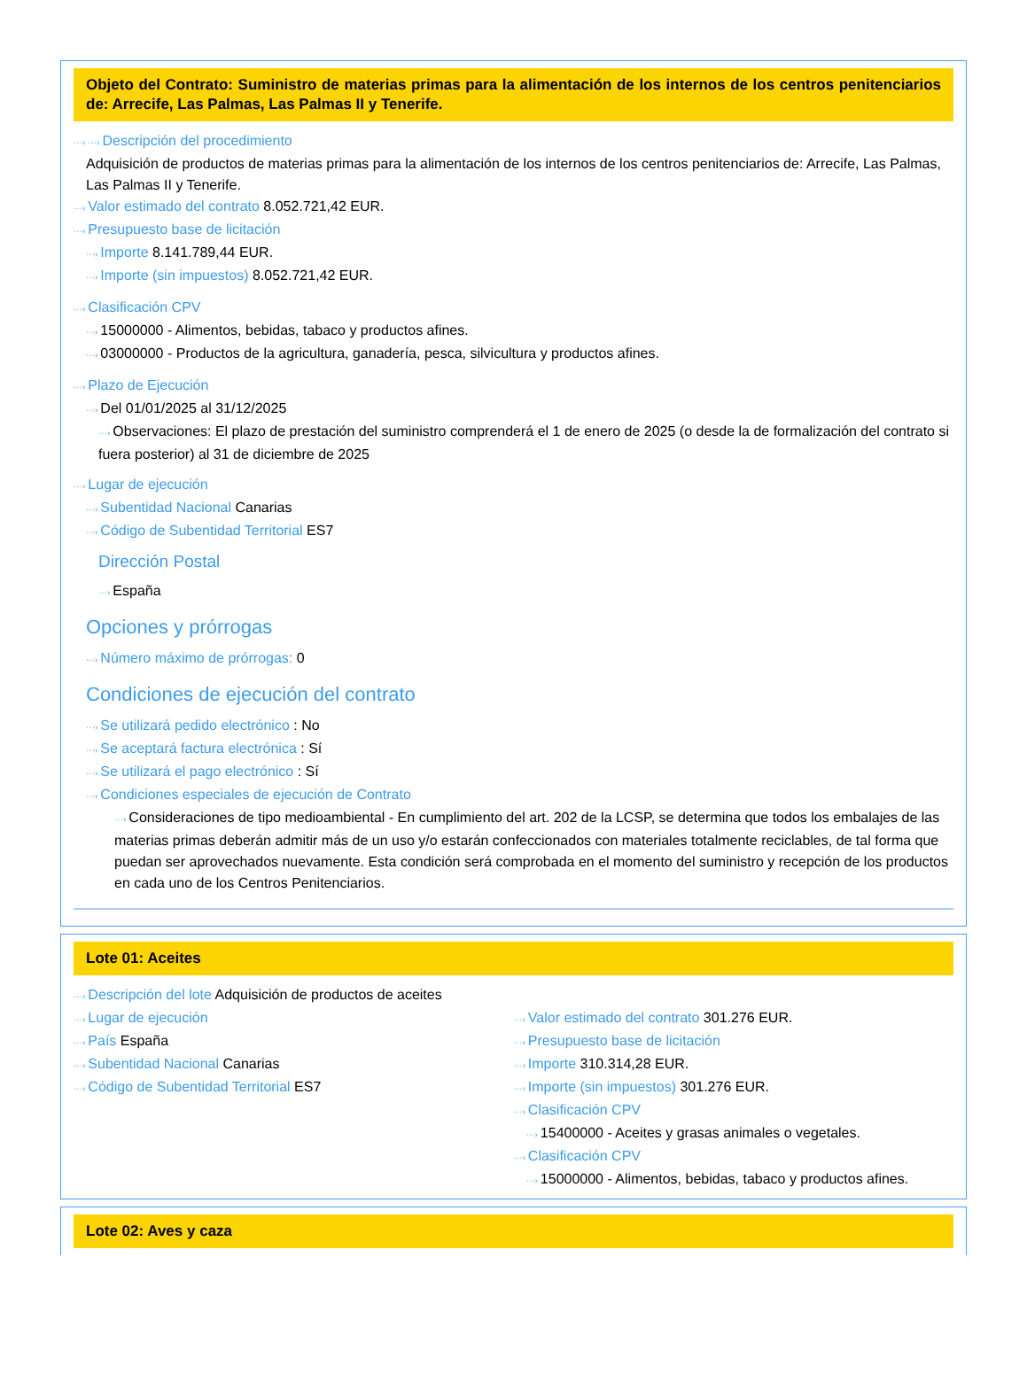Objeto del Contrato: Suministro de materias primas para la alimentación de los internos de los centros penitenciarios de: Arrecife, Las Palmas, Las Palmas II y Tenerife.
···› ···› Descripción del procedimiento
Adquisición de productos de materias primas para la alimentación de los internos de los centros penitenciarios de: Arrecife, Las Palmas, Las Palmas II y Tenerife.
···› Valor estimado del contrato 8.052.721,42 EUR.
···› Presupuesto base de licitación
···› Importe 8.141.789,44 EUR.
···› Importe (sin impuestos) 8.052.721,42 EUR.
···› Clasificación CPV
···› 15000000 - Alimentos, bebidas, tabaco y productos afines.
···› 03000000 - Productos de la agricultura, ganadería, pesca, silvicultura y productos afines.
···› Plazo de Ejecución
···› Del 01/01/2025 al 31/12/2025
···› Observaciones: El plazo de prestación del suministro comprenderá el 1 de enero de 2025 (o desde la de formalización del contrato si fuera posterior) al 31 de diciembre de 2025
···› Lugar de ejecución
···› Subentidad Nacional Canarias
···› Código de Subentidad Territorial ES7
Dirección Postal
···› España
Opciones y prórrogas
···› Número máximo de prórrogas: 0
Condiciones de ejecución del contrato
···› Se utilizará pedido electrónico : No
···› Se aceptará factura electrónica : Sí
···› Se utilizará el pago electrónico : Sí
···› Condiciones especiales de ejecución de Contrato
···› Consideraciones de tipo medioambiental - En cumplimiento del art. 202 de la LCSP, se determina que todos los embalajes de las materias primas deberán admitir más de un uso y/o estarán confeccionados con materiales totalmente reciclables, de tal forma que puedan ser aprovechados nuevamente. Esta condición será comprobada en el momento del suministro y recepción de los productos en cada uno de los Centros Penitenciarios.
Lote 01: Aceites
···› Descripción del lote Adquisición de productos de aceites
···› Lugar de ejecución
···› País España
···› Subentidad Nacional Canarias
···› Código de Subentidad Territorial ES7
···› Valor estimado del contrato 301.276 EUR.
···› Presupuesto base de licitación
···› Importe 310.314,28 EUR.
···› Importe (sin impuestos) 301.276 EUR.
···› Clasificación CPV
···› 15400000 - Aceites y grasas animales o vegetales.
···› Clasificación CPV
···› 15000000 - Alimentos, bebidas, tabaco y productos afines.
Lote 02: Aves y caza